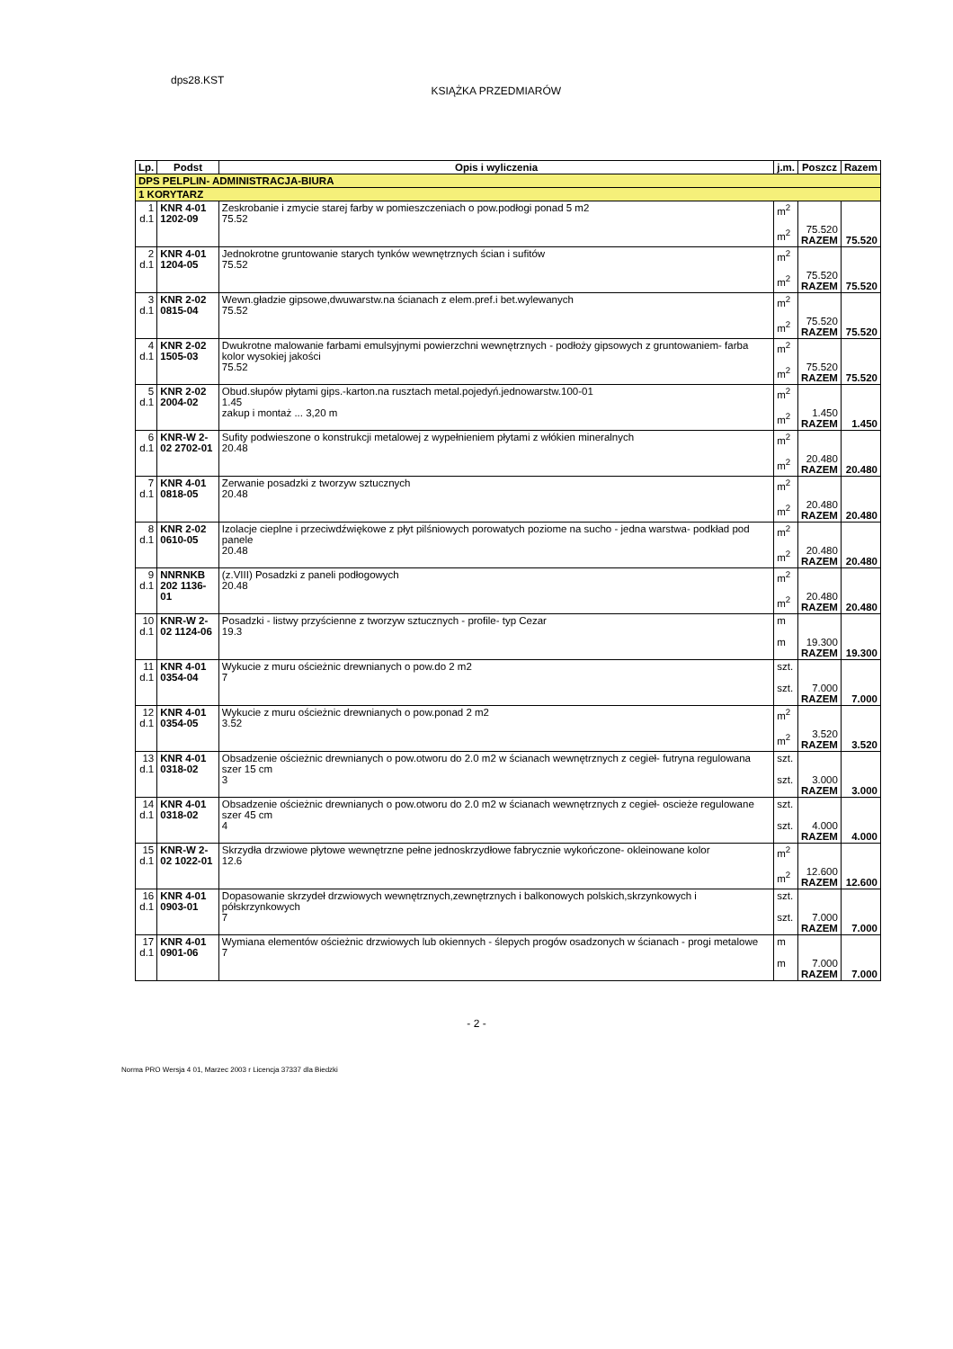dps28.KST
KSIĄŻKA PRZEDMIARÓW
| Lp. | Podst | Opis i wyliczenia | j.m. | Poszcz | Razem |
| --- | --- | --- | --- | --- | --- |
| DPS PELPLIN- ADMINISTRACJA-BIURA | | | | | |
| 1 KORYTARZ | | | | | |
| 1 d.1 | KNR 4-01 1202-09 | Zeskrobanie i zmycie starej farby w pomieszczeniach o pow.podłogi ponad 5 m2 75.52 | m<sup>2</sup> m<sup>2</sup> | 75.520 RAZEM | 75.520 |
| 2 d.1 | KNR 4-01 1204-05 | Jednokrotne gruntowanie starych tynków wewnętrznych ścian i sufitów 75.52 | m<sup>2</sup> m<sup>2</sup> | 75.520 RAZEM | 75.520 |
| 3 d.1 | KNR 2-02 0815-04 | Wewn.gładzie gipsowe,dwuwarstw.na ścianach z elem.pref.i bet.wylewanych 75.52 | m<sup>2</sup> m<sup>2</sup> | 75.520 RAZEM | 75.520 |
| 4 d.1 | KNR 2-02 1505-03 | Dwukrotne malowanie farbami emulsyjnymi powierzchni wewnętrznych - podłoży gipsowych z gruntowaniem- farba kolor wysokiej jakości 75.52 | m<sup>2</sup> m<sup>2</sup> | 75.520 RAZEM | 75.520 |
| 5 d.1 | KNR 2-02 2004-02 | Obud.słupów płytami gips.-karton.na rusztach metal.pojedyń.jednowarstw.100-01 1.45 zakup i montaż ... 3,20 m | m<sup>2</sup> m<sup>2</sup> | 1.450 RAZEM | 1.450 |
| 6 d.1 | KNR-W 2- 02 2702-01 | Sufity podwieszone o konstrukcji metalowej z wypełnieniem płytami z włókien mineralnych 20.48 | m<sup>2</sup> m<sup>2</sup> | 20.480 RAZEM | 20.480 |
| 7 d.1 | KNR 4-01 0818-05 | Zerwanie posadzki z tworzyw sztucznych 20.48 | m<sup>2</sup> m<sup>2</sup> | 20.480 RAZEM | 20.480 |
| 8 d.1 | KNR 2-02 0610-05 | Izolacje cieplne i przeciwdźwiękowe z płyt pilśniowych porowatych poziome na sucho - jedna warstwa- podkład pod panele 20.48 | m<sup>2</sup> m<sup>2</sup> | 20.480 RAZEM | 20.480 |
| 9 d.1 | NNRNKB 202 1136-01 | (z.VIII) Posadzki z paneli podłogowych 20.48 | m<sup>2</sup> m<sup>2</sup> | 20.480 RAZEM | 20.480 |
| 10 d.1 | KNR-W 2- 02 1124-06 | Posadzki - listwy przyścienne z tworzyw sztucznych - profile- typ Cezar 19.3 | m m | 19.300 RAZEM | 19.300 |
| 11 d.1 | KNR 4-01 0354-04 | Wykucie z muru ościeżnic drewnianych o pow.do 2 m2 7 | szt. szt. | 7.000 RAZEM | 7.000 |
| 12 d.1 | KNR 4-01 0354-05 | Wykucie z muru ościeżnic drewnianych o pow.ponad 2 m2 3.52 | m<sup>2</sup> m<sup>2</sup> | 3.520 RAZEM | 3.520 |
| 13 d.1 | KNR 4-01 0318-02 | Obsadzenie ościeżnic drewnianych o pow.otworu do 2.0 m2 w ścianach wewnętrznych z cegieł- futryna regulowana szer 15 cm 3 | szt. szt. | 3.000 RAZEM | 3.000 |
| 14 d.1 | KNR 4-01 0318-02 | Obsadzenie ościeżnic drewnianych o pow.otworu do 2.0 m2 w ścianach wewnętrznych z cegieł- oscieże regulowane szer 45 cm 4 | szt. szt. | 4.000 RAZEM | 4.000 |
| 15 d.1 | KNR-W 2- 02 1022-01 | Skrzydła drzwiowe płytowe wewnętrzne pełne jednoskrzydłowe fabrycznie wykończone- okleinowane kolor 12.6 | m<sup>2</sup> m<sup>2</sup> | 12.600 RAZEM | 12.600 |
| 16 d.1 | KNR 4-01 0903-01 | Dopasowanie skrzydeł drzwiowych wewnętrznych,zewnętrznych i balkonowych polskich,skrzynkowych i półskrzynkowych 7 | szt. szt. | 7.000 RAZEM | 7.000 |
| 17 d.1 | KNR 4-01 0901-06 | Wymiana elementów ościeżnic drzwiowych lub okiennych - ślepych progów osadzonych w ścianach - progi metalowe 7 | m m | 7.000 RAZEM | 7.000 |
- 2 -
Norma PRO Wersja 4 01, Marzec 2003 r Licencja 37337 dla Biedzki